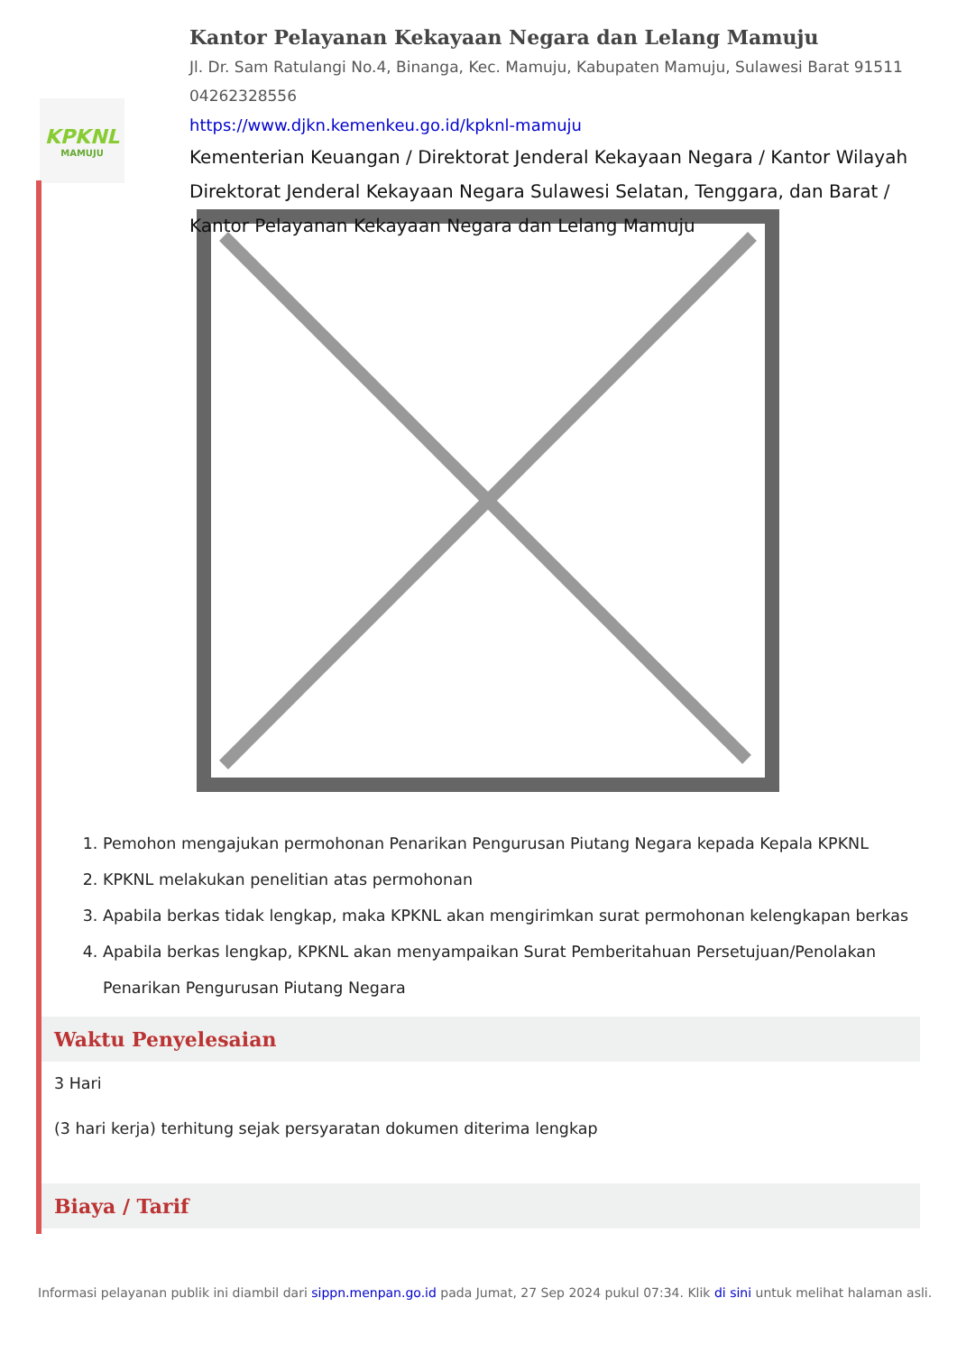KPKNL
MAMUJU
Kantor Pelayanan Kekayaan Negara dan Lelang Mamuju
Jl. Dr. Sam Ratulangi No.4, Binanga, Kec. Mamuju, Kabupaten Mamuju, Sulawesi Barat 91511
04262328556
https://www.djkn.kemenkeu.go.id/kpknl-mamuju
Kementerian Keuangan / Direktorat Jenderal Kekayaan Negara / Kantor Wilayah Direktorat Jenderal Kekayaan Negara Sulawesi Selatan, Tenggara, dan Barat / Kantor Pelayanan Kekayaan Negara dan Lelang Mamuju
1. Pemohon mengajukan permohonan Penarikan Pengurusan Piutang Negara kepada Kepala KPKNL
2. KPKNL melakukan penelitian atas permohonan
3. Apabila berkas tidak lengkap, maka KPKNL akan mengirimkan surat permohonan kelengkapan berkas
4. Apabila berkas lengkap, KPKNL akan menyampaikan Surat Pemberitahuan Persetujuan/Penolakan Penarikan Pengurusan Piutang Negara
Waktu Penyelesaian
3 Hari
(3 hari kerja) terhitung sejak persyaratan dokumen diterima lengkap
Biaya / Tarif
Informasi pelayanan publik ini diambil dari sippn.menpan.go.id pada Jumat, 27 Sep 2024 pukul 07:34. Klik di sini untuk melihat halaman asli.